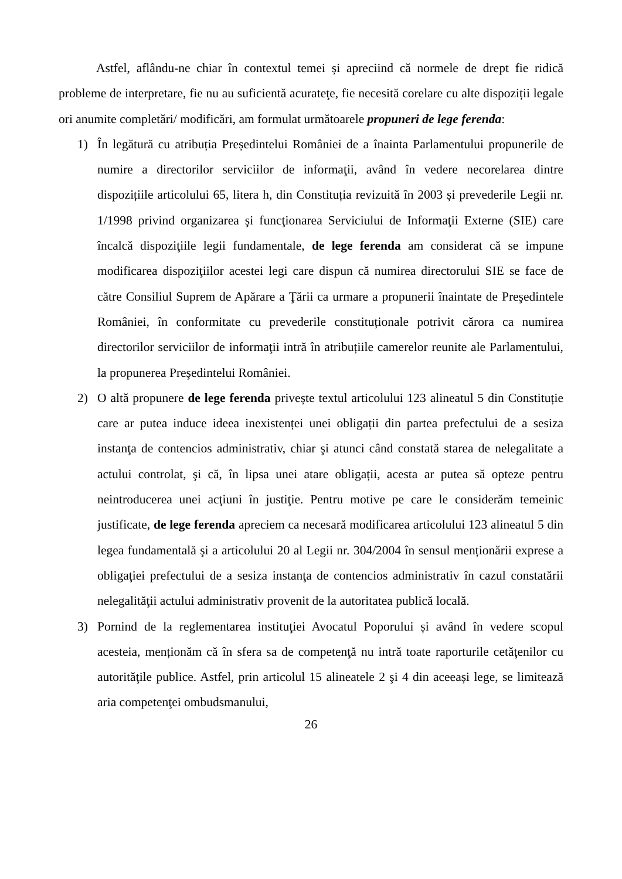Astfel, aflându-ne chiar în contextul temei și apreciind că normele de drept fie ridică probleme de interpretare, fie nu au suficientă acurateţe, fie necesită corelare cu alte dispoziții legale ori anumite completări/ modificări, am formulat următoarele propuneri de lege ferenda:
1) În legătură cu atribuția Președintelui României de a înainta Parlamentului propunerile de numire a directorilor serviciilor de informaţii, având în vedere necorelarea dintre dispozițiile articolului 65, litera h, din Constituția revizuită în 2003 și prevederile Legii nr. 1/1998 privind organizarea şi funcţionarea Serviciului de Informaţii Externe (SIE) care încalcă dispoziţiile legii fundamentale, de lege ferenda am considerat că se impune modificarea dispoziţiilor acestei legi care dispun că numirea directorului SIE se face de către Consiliul Suprem de Apărare a Ţării ca urmare a propunerii înaintate de Preşedintele României, în conformitate cu prevederile constituționale potrivit cărora ca numirea directorilor serviciilor de informaţii intră în atribuțiile camerelor reunite ale Parlamentului, la propunerea Preşedintelui României.
2) O altă propunere de lege ferenda privește textul articolului 123 alineatul 5 din Constituție care ar putea induce ideea inexistenței unei obligații din partea prefectului de a sesiza instanţa de contencios administrativ, chiar şi atunci când constată starea de nelegalitate a actului controlat, şi că, în lipsa unei atare obligații, acesta ar putea să opteze pentru neintroducerea unei acţiuni în justiţie. Pentru motive pe care le considerăm temeinic justificate, de lege ferenda apreciem ca necesară modificarea articolului 123 alineatul 5 din legea fundamentală şi a articolului 20 al Legii nr. 304/2004 în sensul menționării exprese a obligaţiei prefectului de a sesiza instanţa de contencios administrativ în cazul constatării nelegalităţii actului administrativ provenit de la autoritatea publică locală.
3) Pornind de la reglementarea instituţiei Avocatul Poporului și având în vedere scopul acesteia, menționăm că în sfera sa de competenţă nu intră toate raporturile cetăţenilor cu autorităţile publice. Astfel, prin articolul 15 alineatele 2 şi 4 din aceeași lege, se limitează aria competenţei ombudsmanului,
26